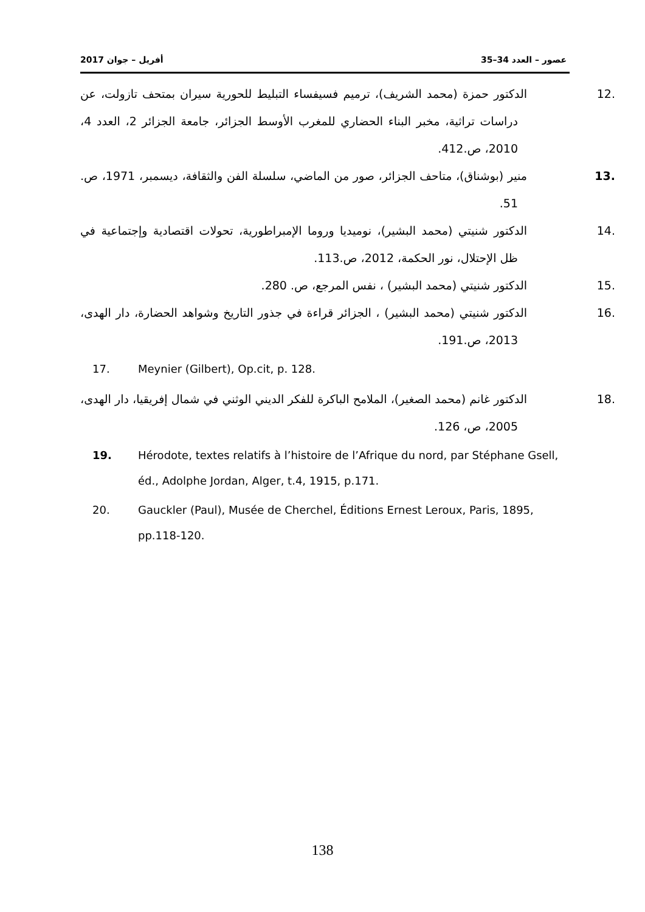2017 أفريل – جوان عصور – العدد 34–35
.12 الدكتور حمزة (محمد الشريف)، ترميم فسيفساء التبليط للحورية سيران بمتحف تازولت، عن دراسات تراثية، مخبر البناء الحضاري للمغرب الأوسط الجزائر، جامعة الجزائر 2، العدد 4، 2010، ص.412.
.13 منير (بوشناق)، متاحف الجزائر، صور من الماضي، سلسلة الفن والثقافة، ديسمبر، 1971، ص. 51.
.14 الدكتور شنيتي (محمد البشير)، نوميديا وروما الإمبراطورية، تحولات اقتصادية وإجتماعية في ظل الإحتلال، نور الحكمة، 2012، ص.113.
.15 الدكتور شنيتي (محمد البشير) ، نفس المرجع، ص. 280.
.16 الدكتور شنيتي (محمد البشير) ، الجزائر قراءة في جذور التاريخ وشواهد الحضارة، دار الهدى، 2013، ص.191.
17. Meynier (Gilbert), Op.cit, p. 128.
.18 الدكتور غانم (محمد الصغير)، الملامح الباكرة للفكر الديني الوثني في شمال إفريقيا، دار الهدى، 2005، ص، 126.
19. Hérodote, textes relatifs à l’histoire de l’Afrique du nord, par Stéphane Gsell, éd., Adolphe Jordan, Alger, t.4, 1915, p.171.
20. Gauckler (Paul), Musée de Cherchel, Éditions Ernest Leroux, Paris, 1895, pp.118-120.
138